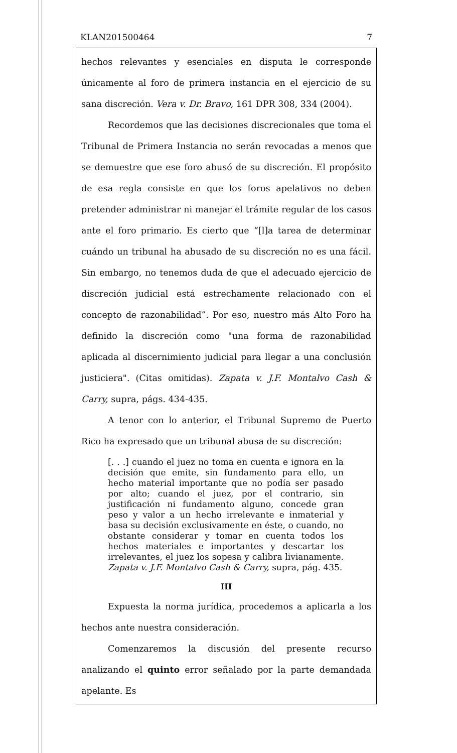KLAN201500464 7
hechos relevantes y esenciales en disputa le corresponde únicamente al foro de primera instancia en el ejercicio de su sana discreción. Vera v. Dr. Bravo, 161 DPR 308, 334 (2004).
Recordemos que las decisiones discrecionales que toma el Tribunal de Primera Instancia no serán revocadas a menos que se demuestre que ese foro abusó de su discreción. El propósito de esa regla consiste en que los foros apelativos no deben pretender administrar ni manejar el trámite regular de los casos ante el foro primario. Es cierto que “[l]a tarea de determinar cuándo un tribunal ha abusado de su discreción no es una fácil. Sin embargo, no tenemos duda de que el adecuado ejercicio de discreción judicial está estrechamente relacionado con el concepto de razonabilidad”. Por eso, nuestro más Alto Foro ha definido la discreción como "una forma de razonabilidad aplicada al discernimiento judicial para llegar a una conclusión justiciera". (Citas omitidas). Zapata v. J.F. Montalvo Cash & Carry, supra, págs. 434-435.
A tenor con lo anterior, el Tribunal Supremo de Puerto Rico ha expresado que un tribunal abusa de su discreción:
[. . .] cuando el juez no toma en cuenta e ignora en la decisión que emite, sin fundamento para ello, un hecho material importante que no podía ser pasado por alto; cuando el juez, por el contrario, sin justificación ni fundamento alguno, concede gran peso y valor a un hecho irrelevante e inmaterial y basa su decisión exclusivamente en éste, o cuando, no obstante considerar y tomar en cuenta todos los hechos materiales e importantes y descartar los irrelevantes, el juez los sopesa y calibra livianamente. Zapata v. J.F. Montalvo Cash & Carry, supra, pág. 435.
III
Expuesta la norma jurídica, procedemos a aplicarla a los hechos ante nuestra consideración.
Comenzaremos la discusión del presente recurso analizando el quinto error señalado por la parte demandada apelante. Es